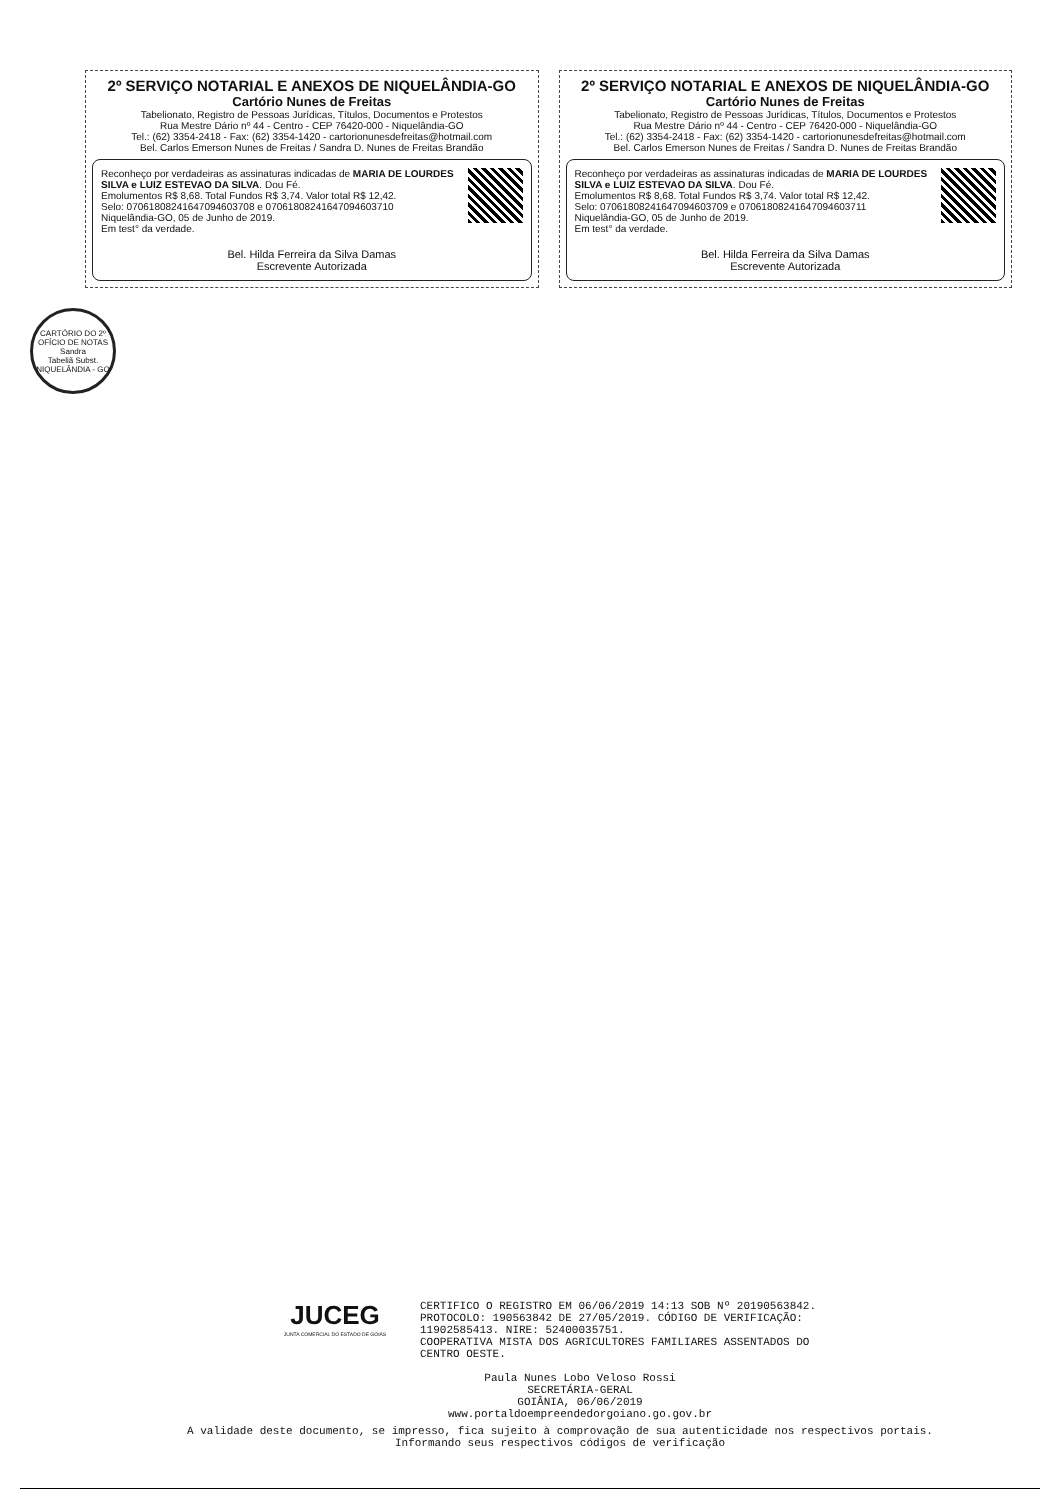2º SERVIÇO NOTARIAL E ANEXOS DE NIQUELÂNDIA-GO
Cartório Nunes de Freitas
Tabelionato, Registro de Pessoas Jurídicas, Títulos, Documentos e Protestos
Rua Mestre Dário nº 44 - Centro - CEP 76420-000 - Niquelândia-GO
Tel.: (62) 3354-2418 - Fax: (62) 3354-1420 - cartorionunesdefreitas@hotmail.com
Bel. Carlos Emerson Nunes de Freitas / Sandra D. Nunes de Freitas Brandão
Reconheço por verdadeiras as assinaturas indicadas de MARIA DE LOURDES SILVA e LUIZ ESTEVAO DA SILVA. Dou Fé.
Emolumentos R$ 8,68. Total Fundos R$ 3,74. Valor total R$ 12,42.
Selo: 07061808241647094603708 e 07061808241647094603710
Niquelândia-GO, 05 de Junho de 2019.
Em test° da verdade.
Bel. Hilda Ferreira da Silva Damas
Escrevente Autorizada
2º SERVIÇO NOTARIAL E ANEXOS DE NIQUELÂNDIA-GO
Cartório Nunes de Freitas
Tabelionato, Registro de Pessoas Jurídicas, Títulos, Documentos e Protestos
Rua Mestre Dário nº 44 - Centro - CEP 76420-000 - Niquelândia-GO
Tel.: (62) 3354-2418 - Fax: (62) 3354-1420 - cartorionunesdefreitas@hotmail.com
Bel. Carlos Emerson Nunes de Freitas / Sandra D. Nunes de Freitas Brandão
Reconheço por verdadeiras as assinaturas indicadas de MARIA DE LOURDES SILVA e LUIZ ESTEVAO DA SILVA. Dou Fé.
Emolumentos R$ 8,68. Total Fundos R$ 3,74. Valor total R$ 12,42.
Selo: 07061808241647094603709 e 07061808241647094603711
Niquelândia-GO, 05 de Junho de 2019.
Em test° da verdade.
Bel. Hilda Ferreira da Silva Damas
Escrevente Autorizada
CARTÓRIO DO 2º OFÍCIO DE NOTAS
Sandra
Tabeliã Subst.
NIQUELÂNDIA - GO
JUCEG
JUNTA COMERCIAL DO ESTADO DE GOIÁS
CERTIFICO O REGISTRO EM 06/06/2019 14:13 SOB Nº 20190563842.
PROTOCOLO: 190563842 DE 27/05/2019. CÓDIGO DE VERIFICAÇÃO:
11902585413. NIRE: 52400035751.
COOPERATIVA MISTA DOS AGRICULTORES FAMILIARES ASSENTADOS DO
CENTRO OESTE.
Paula Nunes Lobo Veloso Rossi
SECRETÁRIA-GERAL
GOIÂNIA, 06/06/2019
www.portaldoempreendedorgoiano.go.gov.br
A validade deste documento, se impresso, fica sujeito à comprovação de sua autenticidade nos respectivos portais.
Informando seus respectivos códigos de verificação